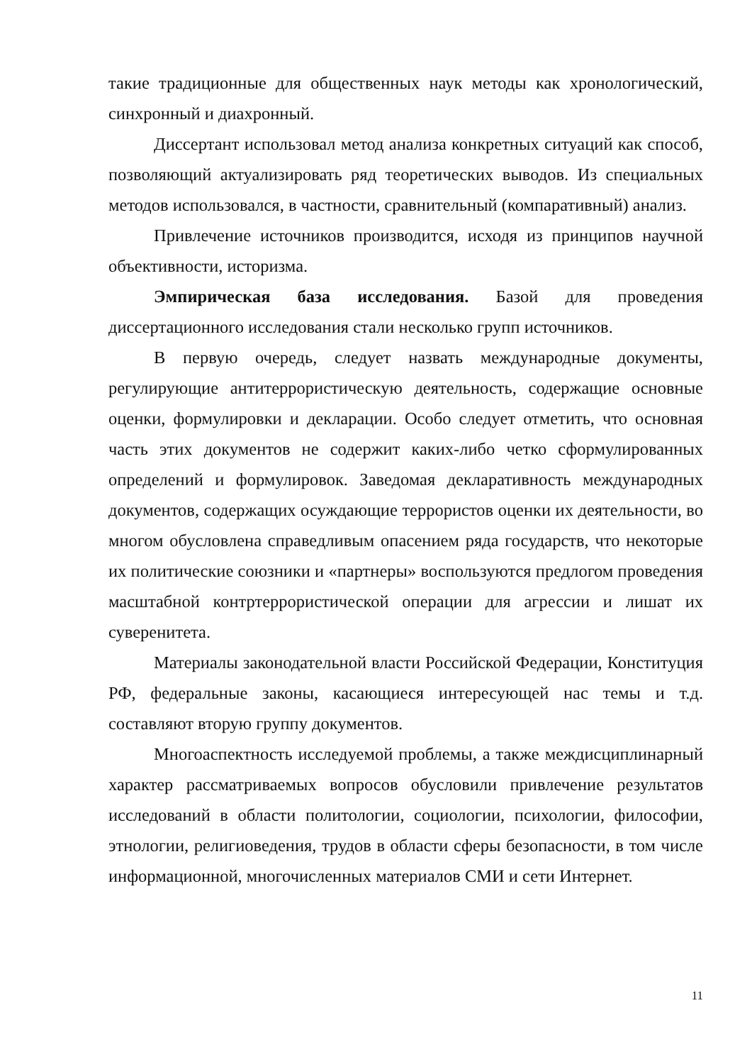такие традиционные для общественных наук методы как хронологический, синхронный и диахронный.
Диссертант использовал метод анализа конкретных ситуаций как способ, позволяющий актуализировать ряд теоретических выводов. Из специальных методов использовался, в частности, сравнительный (компаративный) анализ.
Привлечение источников производится, исходя из принципов научной объективности, историзма.
Эмпирическая база исследования. Базой для проведения диссертационного исследования стали несколько групп источников.
В первую очередь, следует назвать международные документы, регулирующие антитеррористическую деятельность, содержащие основные оценки, формулировки и декларации. Особо следует отметить, что основная часть этих документов не содержит каких-либо четко сформулированных определений и формулировок. Заведомая декларативность международных документов, содержащих осуждающие террористов оценки их деятельности, во многом обусловлена справедливым опасением ряда государств, что некоторые их политические союзники и «партнеры» воспользуются предлогом проведения масштабной контртеррористической операции для агрессии и лишат их суверенитета.
Материалы законодательной власти Российской Федерации, Конституция РФ, федеральные законы, касающиеся интересующей нас темы и т.д. составляют вторую группу документов.
Многоаспектность исследуемой проблемы, а также междисциплинарный характер рассматриваемых вопросов обусловили привлечение результатов исследований в области политологии, социологии, психологии, философии, этнологии, религиоведения, трудов в области сферы безопасности, в том числе информационной, многочисленных материалов СМИ и сети Интернет.
11